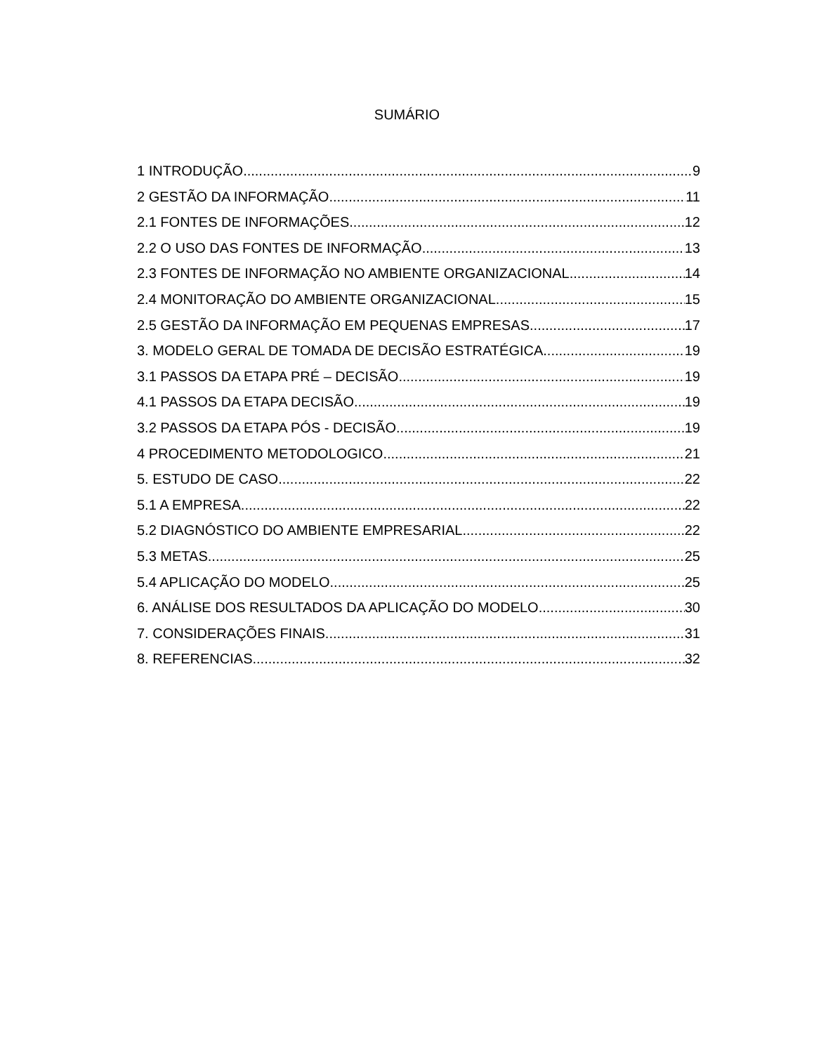SUMÁRIO
1 INTRODUÇÃO 9
2 GESTÃO DA INFORMAÇÃO 11
2.1 FONTES DE INFORMAÇÕES 12
2.2 O USO DAS FONTES DE INFORMAÇÃO 13
2.3 FONTES DE INFORMAÇÃO NO AMBIENTE ORGANIZACIONAL 14
2.4 MONITORAÇÃO DO AMBIENTE ORGANIZACIONAL 15
2.5 GESTÃO DA INFORMAÇÃO EM PEQUENAS EMPRESAS 17
3. MODELO GERAL DE TOMADA DE DECISÃO ESTRATÉGICA 19
3.1 PASSOS DA ETAPA PRÉ – DECISÃO 19
4.1 PASSOS DA ETAPA DECISÃO 19
3.2 PASSOS DA ETAPA PÓS - DECISÃO 19
4 PROCEDIMENTO METODOLOGICO 21
5. ESTUDO DE CASO 22
5.1 A EMPRESA 22
5.2 DIAGNÓSTICO DO AMBIENTE EMPRESARIAL 22
5.3 METAS 25
5.4 APLICAÇÃO DO MODELO 25
6. ANÁLISE DOS RESULTADOS DA APLICAÇÃO DO MODELO 30
7. CONSIDERAÇÕES FINAIS 31
8. REFERENCIAS 32